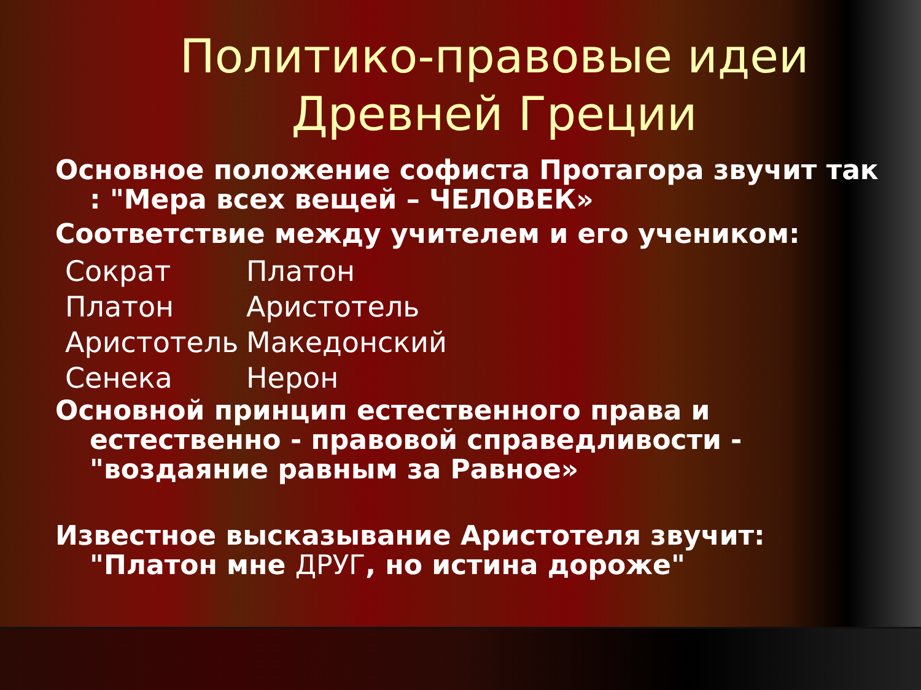Политико-правовые идеи Древней Греции
Основное положение софиста Протагора звучит так : "Мера всех вещей – ЧЕЛОВЕК»
Соответствие между учителем и его учеником:
Сократ Платон
Платон Аристотель
Аристотель Македонский
Сенека Нерон
Основной принцип естественного права и естественно - правовой справедливости - "воздаяние равным за Равное»
Известное высказывание Аристотеля звучит: "Платон мне ДРУГ, но истина дороже"